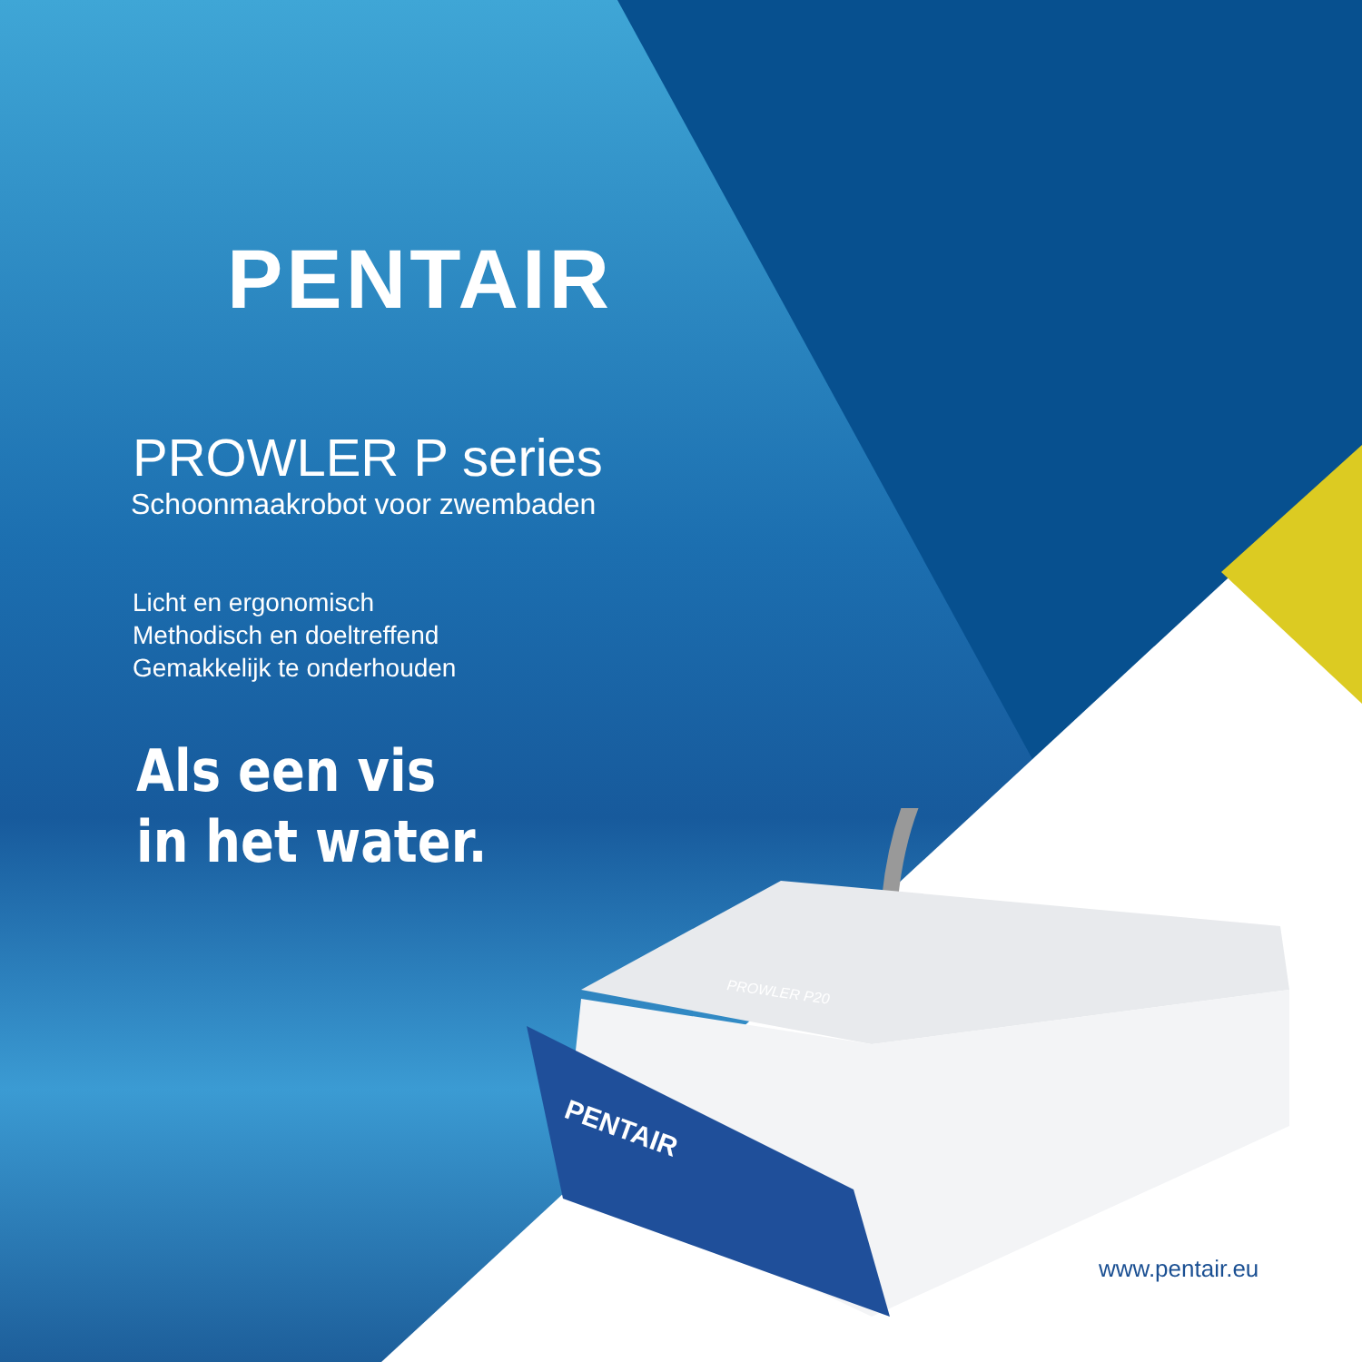PENTAIR
PROWLER P20
PENTAIR
PROWLER P series
Schoonmaakrobot voor zwembaden
Licht en ergonomisch
Methodisch en doeltreffend
Gemakkelijk te onderhouden
Als een vis
in het water.
www.pentair.eu